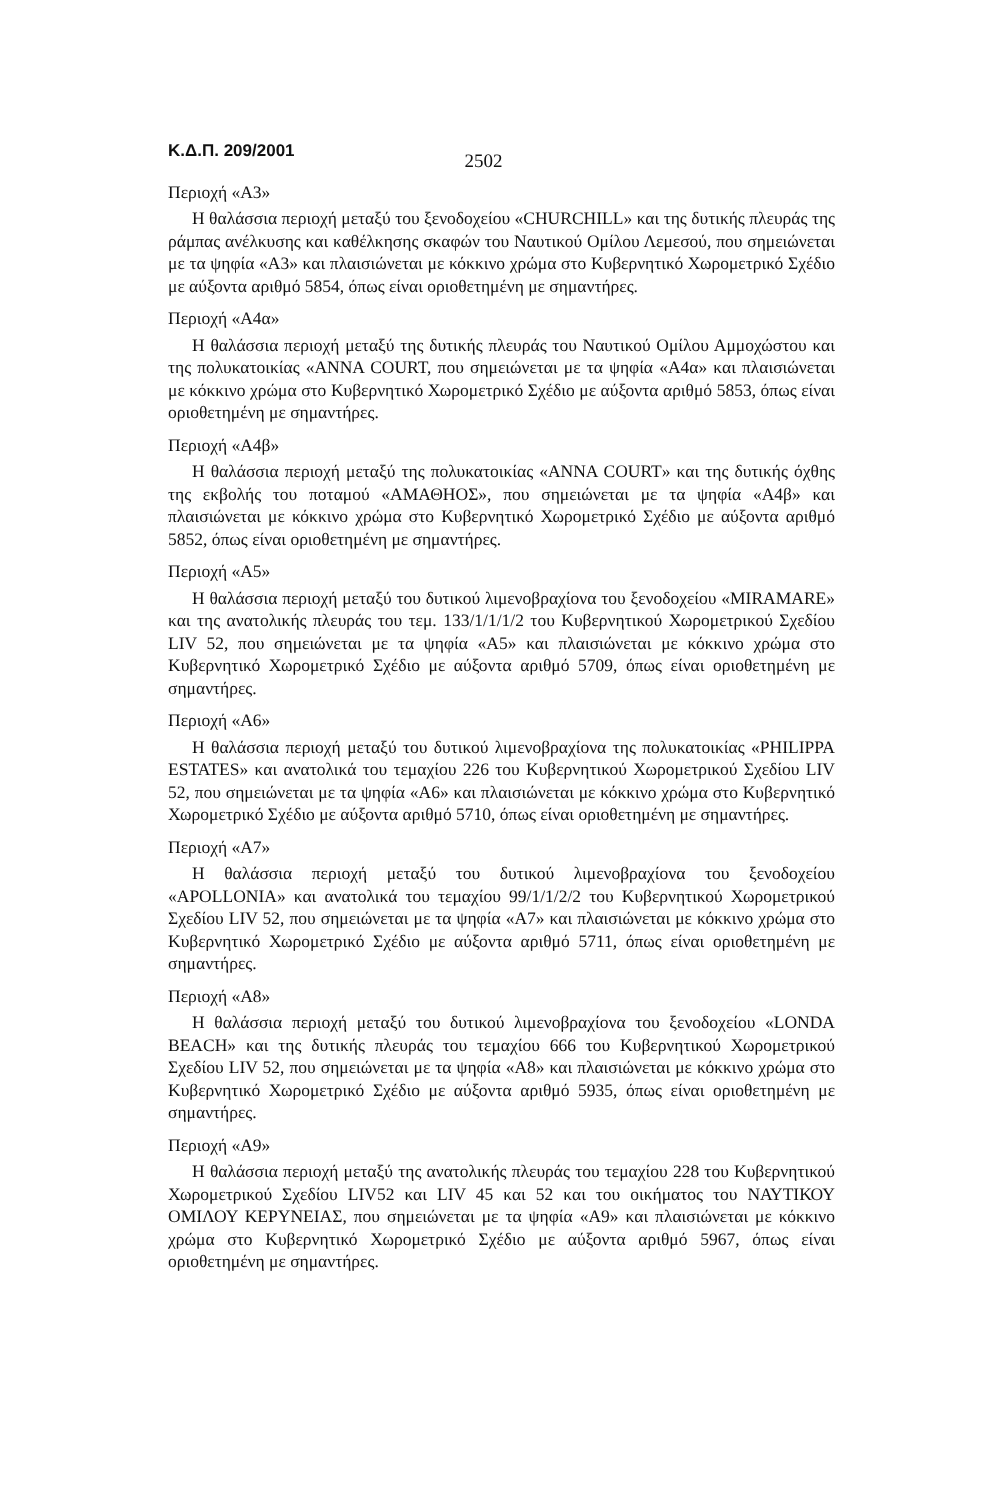Κ.Δ.Π. 209/2001 2502
Περιοχή «Α3»
Η θαλάσσια περιοχή μεταξύ του ξενοδοχείου «CHURCHILL» και της δυτικής πλευράς της ράμπας ανέλκυσης και καθέλκησης σκαφών του Ναυτικού Ομίλου Λεμεσού, που σημειώνεται με τα ψηφία «Α3» και πλαισιώνεται με κόκκινο χρώμα στο Κυβερνητικό Χωρομετρικό Σχέδιο με αύξοντα αριθμό 5854, όπως είναι οριοθετημένη με σημαντήρες.
Περιοχή «Α4α»
Η θαλάσσια περιοχή μεταξύ της δυτικής πλευράς του Ναυτικού Ομίλου Αμμοχώστου και της πολυκατοικίας «ANNA COURT, που σημειώνεται με τα ψηφία «Α4α» και πλαισιώνεται με κόκκινο χρώμα στο Κυβερνητικό Χωρομετρικό Σχέδιο με αύξοντα αριθμό 5853, όπως είναι οριοθετημένη με σημαντήρες.
Περιοχή «Α4β»
Η θαλάσσια περιοχή μεταξύ της πολυκατοικίας «ANNA COURT» και της δυτικής όχθης της εκβολής του ποταμού «ΑΜΑΘΗΟΣ», που σημειώνεται με τα ψηφία «Α4β» και πλαισιώνεται με κόκκινο χρώμα στο Κυβερνητικό Χωρομετρικό Σχέδιο με αύξοντα αριθμό 5852, όπως είναι οριοθετημένη με σημαντήρες.
Περιοχή «Α5»
Η θαλάσσια περιοχή μεταξύ του δυτικού λιμενοβραχίονα του ξενοδοχείου «MIRAMARE» και της ανατολικής πλευράς του τεμ. 133/1/1/1/2 του Κυβερνητικού Χωρομετρικού Σχεδίου LIV 52, που σημειώνεται με τα ψηφία «Α5» και πλαισιώνεται με κόκκινο χρώμα στο Κυβερνητικό Χωρομετρικό Σχέδιο με αύξοντα αριθμό 5709, όπως είναι οριοθετημένη με σημαντήρες.
Περιοχή «Α6»
Η θαλάσσια περιοχή μεταξύ του δυτικού λιμενοβραχίονα της πολυκατοικίας «PHILIPPA ESTATES» και ανατολικά του τεμαχίου 226 του Κυβερνητικού Χωρομετρικού Σχεδίου LIV 52, που σημειώνεται με τα ψηφία «Α6» και πλαισιώνεται με κόκκινο χρώμα στο Κυβερνητικό Χωρομετρικό Σχέδιο με αύξοντα αριθμό 5710, όπως είναι οριοθετημένη με σημαντήρες.
Περιοχή «Α7»
Η θαλάσσια περιοχή μεταξύ του δυτικού λιμενοβραχίονα του ξενοδοχείου «APOLLONIA» και ανατολικά του τεμαχίου 99/1/1/2/2 του Κυβερνητικού Χωρομετρικού Σχεδίου LIV 52, που σημειώνεται με τα ψηφία «Α7» και πλαισιώνεται με κόκκινο χρώμα στο Κυβερνητικό Χωρομετρικό Σχέδιο με αύξοντα αριθμό 5711, όπως είναι οριοθετημένη με σημαντήρες.
Περιοχή «Α8»
Η θαλάσσια περιοχή μεταξύ του δυτικού λιμενοβραχίονα του ξενοδοχείου «LONDA BEACH» και της δυτικής πλευράς του τεμαχίου 666 του Κυβερνητικού Χωρομετρικού Σχεδίου LIV 52, που σημειώνεται με τα ψηφία «Α8» και πλαισιώνεται με κόκκινο χρώμα στο Κυβερνητικό Χωρομετρικό Σχέδιο με αύξοντα αριθμό 5935, όπως είναι οριοθετημένη με σημαντήρες.
Περιοχή «Α9»
Η θαλάσσια περιοχή μεταξύ της ανατολικής πλευράς του τεμαχίου 228 του Κυβερνητικού Χωρομετρικού Σχεδίου LIV52 και LIV 45 και 52 και του οικήματος του ΝΑΥΤΙΚΟΥ ΟΜΙΛΟΥ ΚΕΡΥΝΕΙΑΣ, που σημειώνεται με τα ψηφία «Α9» και πλαισιώνεται με κόκκινο χρώμα στο Κυβερνητικό Χωρομετρικό Σχέδιο με αύξοντα αριθμό 5967, όπως είναι οριοθετημένη με σημαντήρες.